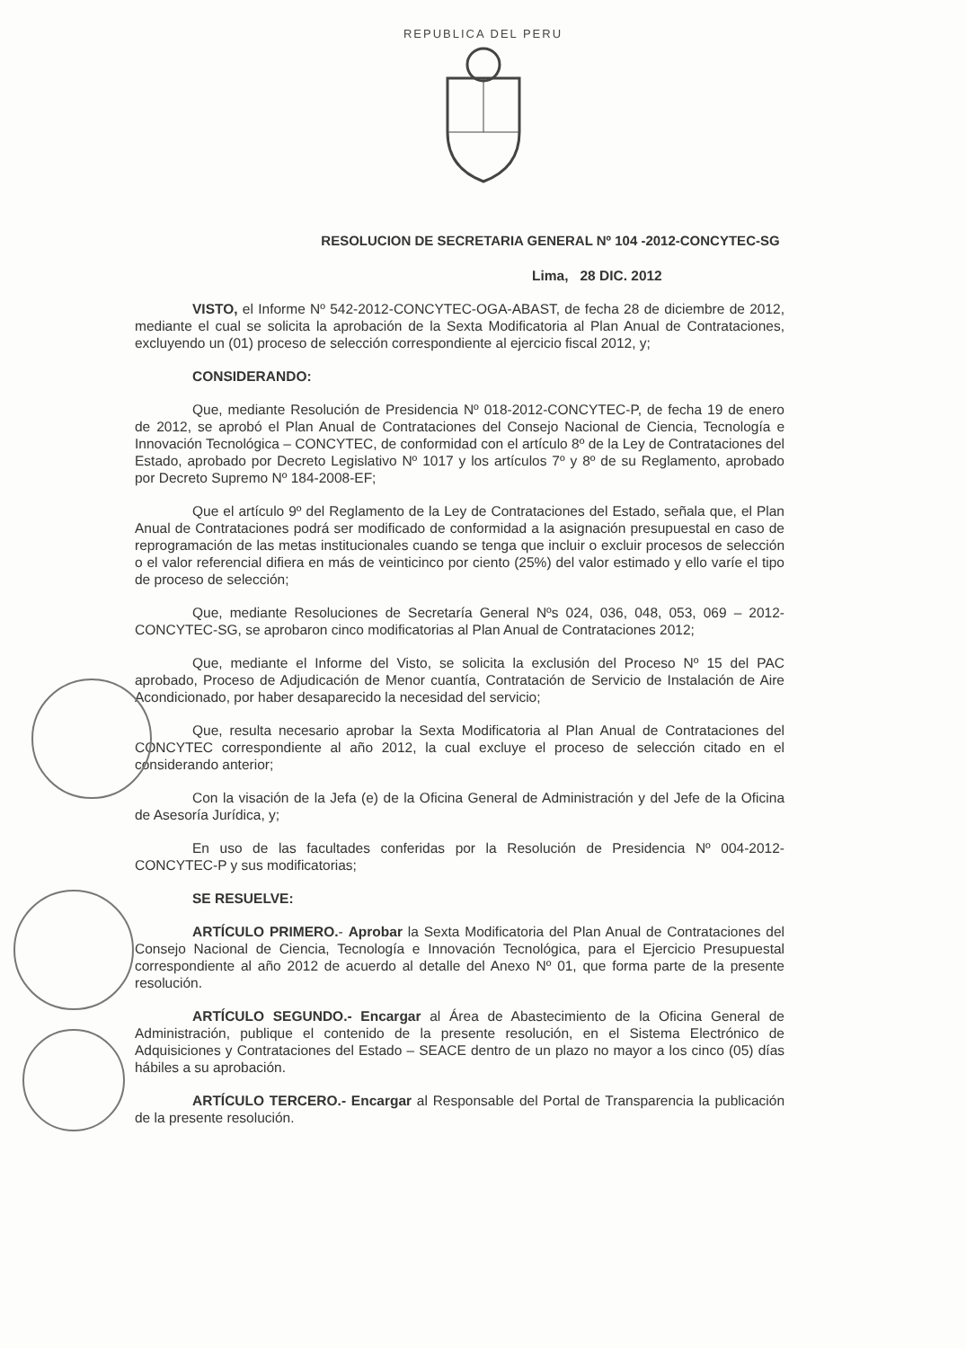REPUBLICA DEL PERU
RESOLUCION DE SECRETARIA GENERAL Nº 104 -2012-CONCYTEC-SG
Lima, 28 DIC. 2012
VISTO, el Informe Nº 542-2012-CONCYTEC-OGA-ABAST, de fecha 28 de diciembre de 2012, mediante el cual se solicita la aprobación de la Sexta Modificatoria al Plan Anual de Contrataciones, excluyendo un (01) proceso de selección correspondiente al ejercicio fiscal 2012, y;
CONSIDERANDO:
Que, mediante Resolución de Presidencia Nº 018-2012-CONCYTEC-P, de fecha 19 de enero de 2012, se aprobó el Plan Anual de Contrataciones del Consejo Nacional de Ciencia, Tecnología e Innovación Tecnológica – CONCYTEC, de conformidad con el artículo 8º de la Ley de Contrataciones del Estado, aprobado por Decreto Legislativo Nº 1017 y los artículos 7º y 8º de su Reglamento, aprobado por Decreto Supremo Nº 184-2008-EF;
Que el artículo 9º del Reglamento de la Ley de Contrataciones del Estado, señala que, el Plan Anual de Contrataciones podrá ser modificado de conformidad a la asignación presupuestal en caso de reprogramación de las metas institucionales cuando se tenga que incluir o excluir procesos de selección o el valor referencial difiera en más de veinticinco por ciento (25%) del valor estimado y ello varíe el tipo de proceso de selección;
Que, mediante Resoluciones de Secretaría General Nºs 024, 036, 048, 053, 069 – 2012-CONCYTEC-SG, se aprobaron cinco modificatorias al Plan Anual de Contrataciones 2012;
Que, mediante el Informe del Visto, se solicita la exclusión del Proceso Nº 15 del PAC aprobado, Proceso de Adjudicación de Menor cuantía, Contratación de Servicio de Instalación de Aire Acondicionado, por haber desaparecido la necesidad del servicio;
Que, resulta necesario aprobar la Sexta Modificatoria al Plan Anual de Contrataciones del CONCYTEC correspondiente al año 2012, la cual excluye el proceso de selección citado en el considerando anterior;
Con la visación de la Jefa (e) de la Oficina General de Administración y del Jefe de la Oficina de Asesoría Jurídica, y;
En uso de las facultades conferidas por la Resolución de Presidencia Nº 004-2012-CONCYTEC-P y sus modificatorias;
SE RESUELVE:
ARTÍCULO PRIMERO.- Aprobar la Sexta Modificatoria del Plan Anual de Contrataciones del Consejo Nacional de Ciencia, Tecnología e Innovación Tecnológica, para el Ejercicio Presupuestal correspondiente al año 2012 de acuerdo al detalle del Anexo Nº 01, que forma parte de la presente resolución.
ARTÍCULO SEGUNDO.- Encargar al Área de Abastecimiento de la Oficina General de Administración, publique el contenido de la presente resolución, en el Sistema Electrónico de Adquisiciones y Contrataciones del Estado – SEACE dentro de un plazo no mayor a los cinco (05) días hábiles a su aprobación.
ARTÍCULO TERCERO.- Encargar al Responsable del Portal de Transparencia la publicación de la presente resolución.